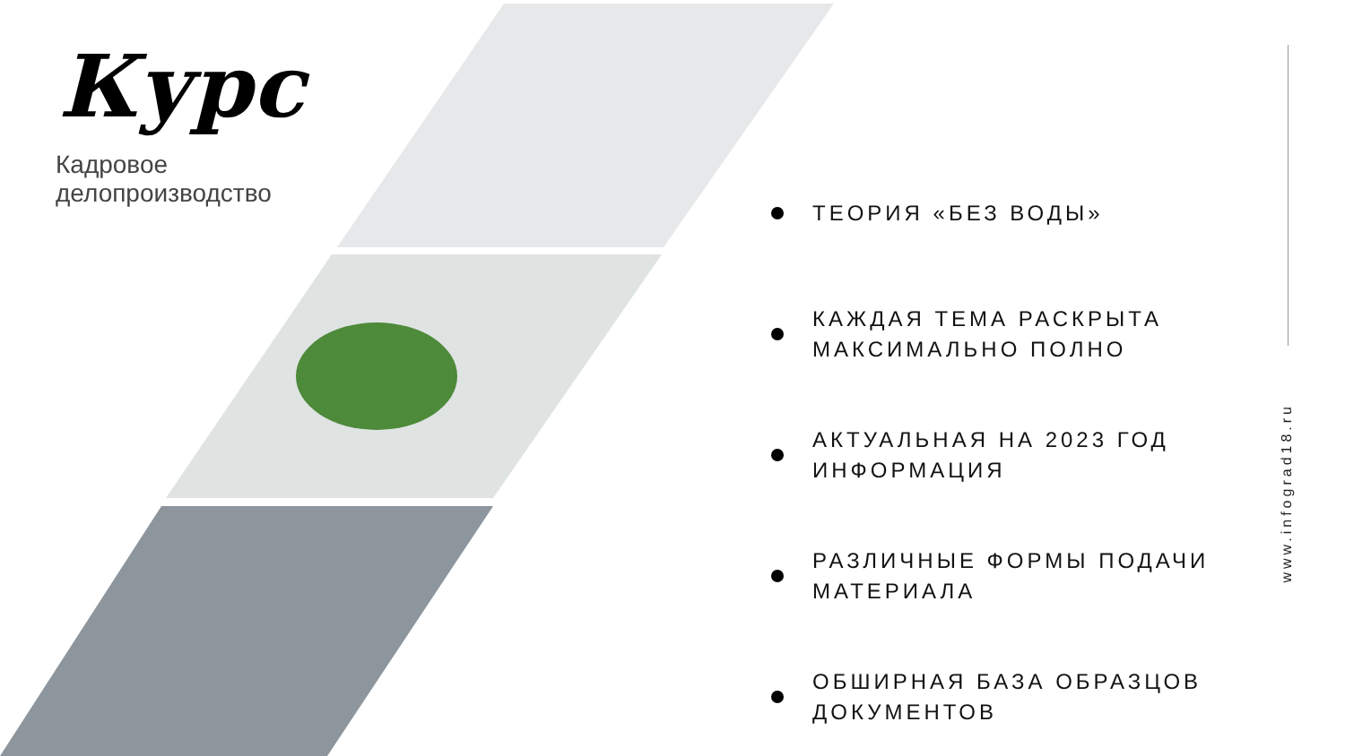Курс
Кадровое
делопроизводство
ТЕОРИЯ «БЕЗ ВОДЫ»
КАЖДАЯ ТЕМА РАСКРЫТА МАКСИМАЛЬНО ПОЛНО
АКТУАЛЬНАЯ НА 2023 ГОД ИНФОРМАЦИЯ
РАЗЛИЧНЫЕ ФОРМЫ ПОДАЧИ МАТЕРИАЛА
ОБШИРНАЯ БАЗА ОБРАЗЦОВ ДОКУМЕНТОВ
www.infograd18.ru